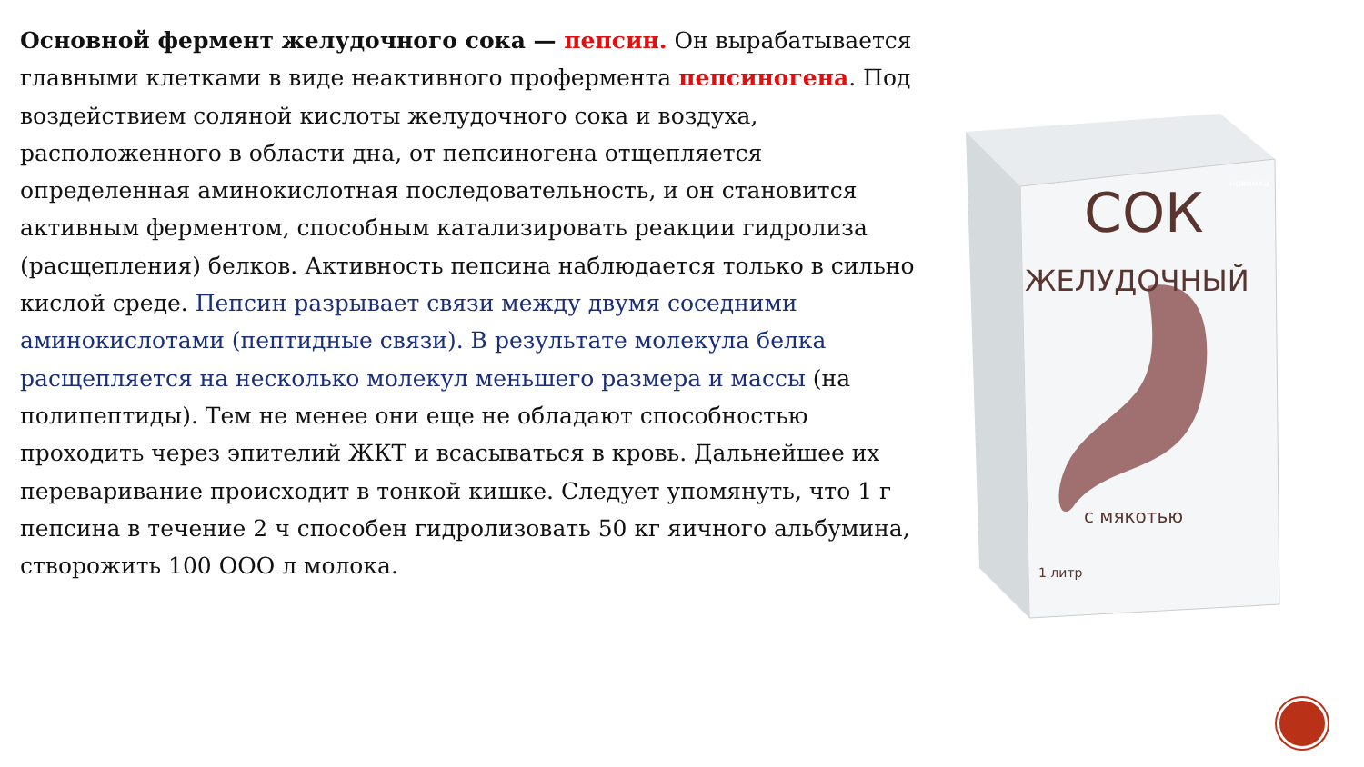Основной фермент желудочного сока — пепсин. Он вырабатывается главными клетками в виде неактивного профермента пепсиногена. Под воздействием соляной кислоты желудочного сока и воздуха, расположенного в области дна, от пепсиногена отщепляется определенная аминокислотная последовательность, и он становится активным ферментом, способным катализировать реакции гидролиза (расщепления) белков. Активность пепсина наблюдается только в сильно кислой среде. Пепсин разрывает связи между двумя соседними аминокислотами (пептидные связи). В результате молекула белка расщепляется на несколько молекул меньшего размера и массы (на полипептиды). Тем не менее они еще не обладают способностью проходить через эпителий ЖКТ и всасываться в кровь. Дальнейшее их переваривание происходит в тонкой кишке. Следует упомянуть, что 1 г пепсина в течение 2 ч способен гидролизовать 50 кг яичного альбумина, створожить 100 ООО л молока.
СОК
ЖЕЛУДОЧНЫЙ
с мякотью
1 литр
новинка